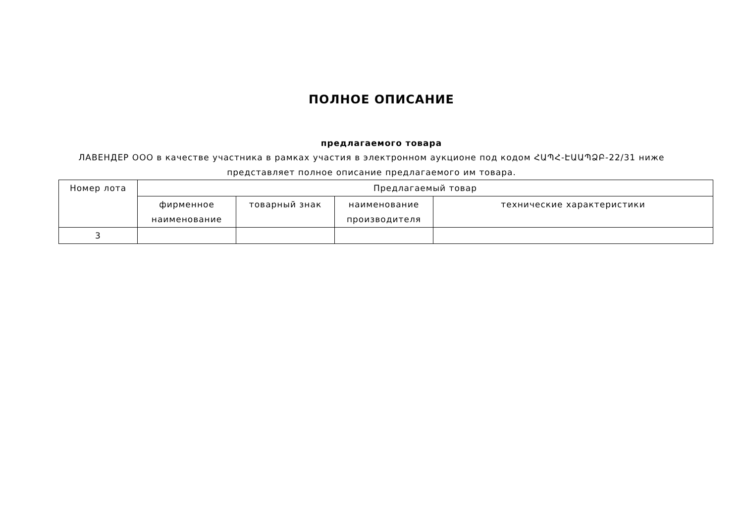ПОЛНОЕ ОПИСАНИЕ
предлагаемого товара
ЛАВЕНДЕР ООО в качестве участника в рамках участия в электронном аукционе под кодом ՀԱՊՀ-ԷԱԱՊՁԲ-22/31 ниже представляет полное описание предлагаемого им товара.
| Номер лота | Предлагаемый товар | | | |
| --- | --- | --- | --- | --- |
| | фирменное наименование | товарный знак | наименование производителя | технические характеристики |
| 3 | | | | |